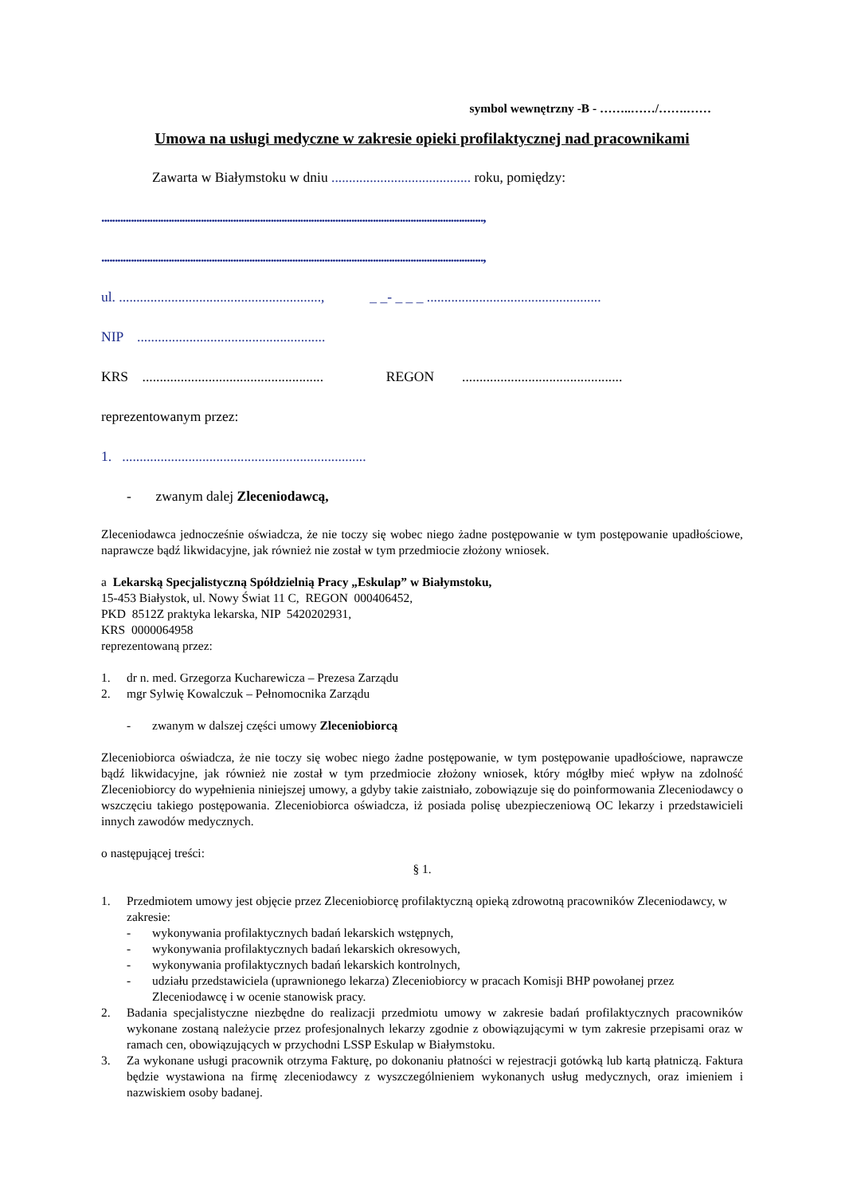symbol wewnętrzny -B - ……..……/…….……
Umowa na usługi medyczne w zakresie opieki profilaktycznej nad pracownikami
Zawarta w Białymstoku w dniu ........................................ roku, pomiędzy:
..............................................................................................................................................,
..............................................................................................................................................,
ul. .........................................................., _ _- _ _ _ ..................................................
NIP ......................................................
KRS .................................................... REGON ..............................................
reprezentowanym przez:
1. ......................................................................
- zwanym dalej Zleceniodawcą,
Zleceniodawca jednocześnie oświadcza, że nie toczy się wobec niego żadne postępowanie w tym postępowanie upadłościowe, naprawcze bądź likwidacyjne, jak również nie został w tym przedmiocie złożony wniosek.
a Lekarską Specjalistyczną Spółdzielnią Pracy „Eskulap” w Białymstoku,
15-453 Białystok, ul. Nowy Świat 11 C, REGON 000406452,
PKD 8512Z praktyka lekarska, NIP 5420202931,
KRS 0000064958
reprezentowaną przez:
1. dr n. med. Grzegorza Kucharewicza – Prezesa Zarządu
2. mgr Sylwię Kowalczuk – Pełnomocnika Zarządu
- zwanym w dalszej części umowy Zleceniobiorcą
Zleceniobiorca oświadcza, że nie toczy się wobec niego żadne postępowanie, w tym postępowanie upadłościowe, naprawcze bądź likwidacyjne, jak również nie został w tym przedmiocie złożony wniosek, który mógłby mieć wpływ na zdolność Zleceniobiorcy do wypełnienia niniejszej umowy, a gdyby takie zaistniało, zobowiązuje się do poinformowania Zleceniodawcy o wszczęciu takiego postępowania. Zleceniobiorca oświadcza, iż posiada polisę ubezpieczeniową OC lekarzy i przedstawicieli innych zawodów medycznych.
o następującej treści:
§ 1.
1. Przedmiotem umowy jest objęcie przez Zleceniobiorcę profilaktyczną opieką zdrowotną pracowników Zleceniodawcy, w zakresie:
- wykonywania profilaktycznych badań lekarskich wstępnych,
- wykonywania profilaktycznych badań lekarskich okresowych,
- wykonywania profilaktycznych badań lekarskich kontrolnych,
- udziału przedstawiciela (uprawnionego lekarza) Zleceniobiorcy w pracach Komisji BHP powołanej przez Zleceniodawcę i w ocenie stanowisk pracy.
2. Badania specjalistyczne niezbędne do realizacji przedmiotu umowy w zakresie badań profilaktycznych pracowników wykonane zostaną należycie przez profesjonalnych lekarzy zgodnie z obowiązującymi w tym zakresie przepisami oraz w ramach cen, obowiązujących w przychodni LSSP Eskulap w Białymstoku.
3. Za wykonane usługi pracownik otrzyma Fakturę, po dokonaniu płatności w rejestracji gotówką lub kartą płatniczą. Faktura będzie wystawiona na firmę zleceniodawcy z wyszczególnieniem wykonanych usług medycznych, oraz imieniem i nazwiskiem osoby badanej.